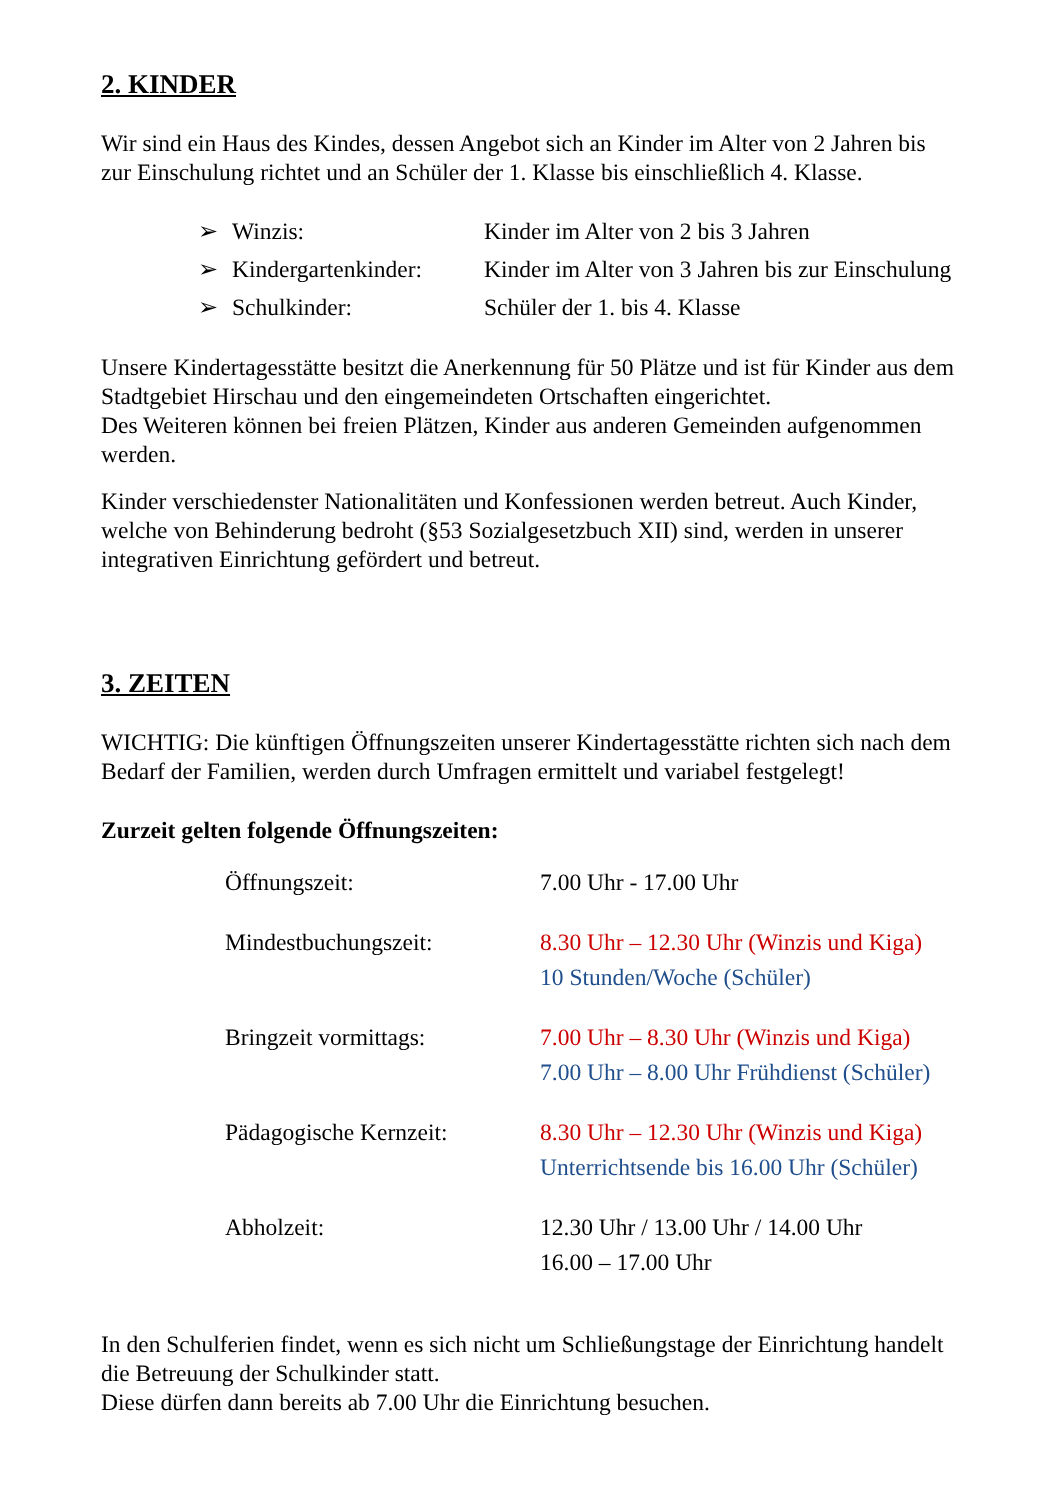2. KINDER
Wir sind ein Haus des Kindes, dessen Angebot sich an Kinder im Alter von 2 Jahren bis zur Einschulung richtet und an Schüler der 1. Klasse bis einschließlich 4. Klasse.
| ➢ | Winzis: | Kinder im Alter von 2 bis 3 Jahren |
| ➢ | Kindergartenkinder: | Kinder im Alter von 3 Jahren bis zur Einschulung |
| ➢ | Schulkinder: | Schüler der 1. bis 4. Klasse |
Unsere Kindertagesstätte besitzt die Anerkennung für 50 Plätze und ist für Kinder aus dem Stadtgebiet Hirschau und den eingemeindeten Ortschaften eingerichtet.
Des Weiteren können bei freien Plätzen, Kinder aus anderen Gemeinden aufgenommen werden.
Kinder verschiedenster Nationalitäten und Konfessionen werden betreut. Auch Kinder, welche von Behinderung bedroht (§53 Sozialgesetzbuch XII) sind, werden in unserer integrativen Einrichtung gefördert und betreut.
3. ZEITEN
WICHTIG: Die künftigen Öffnungszeiten unserer Kindertagesstätte richten sich nach dem Bedarf der Familien, werden durch Umfragen ermittelt und variabel festgelegt!
Zurzeit gelten folgende Öffnungszeiten:
| Öffnungszeit: | 7.00 Uhr - 17.00 Uhr |
| Mindestbuchungszeit: | 8.30 Uhr – 12.30 Uhr (Winzis und Kiga) 10 Stunden/Woche (Schüler) |
| Bringzeit vormittags: | 7.00 Uhr – 8.30 Uhr (Winzis und Kiga) 7.00 Uhr – 8.00 Uhr Frühdienst (Schüler) |
| Pädagogische Kernzeit: | 8.30 Uhr – 12.30 Uhr (Winzis und Kiga) Unterrichtsende bis 16.00 Uhr (Schüler) |
| Abholzeit: | 12.30 Uhr / 13.00 Uhr / 14.00 Uhr 16.00 – 17.00 Uhr |
In den Schulferien findet, wenn es sich nicht um Schließungstage der Einrichtung handelt die Betreuung der Schulkinder statt.
Diese dürfen dann bereits ab 7.00 Uhr die Einrichtung besuchen.